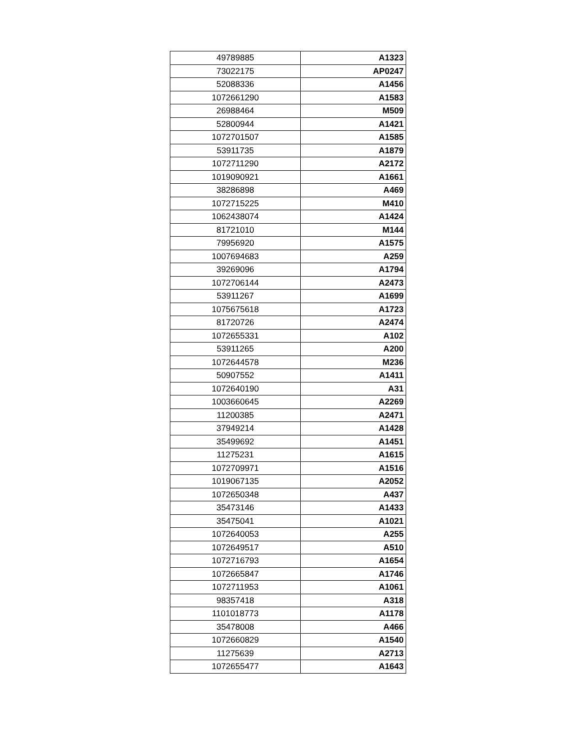| 49789885 | A1323 |
| 73022175 | AP0247 |
| 52088336 | A1456 |
| 1072661290 | A1583 |
| 26988464 | M509 |
| 52800944 | A1421 |
| 1072701507 | A1585 |
| 53911735 | A1879 |
| 1072711290 | A2172 |
| 1019090921 | A1661 |
| 38286898 | A469 |
| 1072715225 | M410 |
| 1062438074 | A1424 |
| 81721010 | M144 |
| 79956920 | A1575 |
| 1007694683 | A259 |
| 39269096 | A1794 |
| 1072706144 | A2473 |
| 53911267 | A1699 |
| 1075675618 | A1723 |
| 81720726 | A2474 |
| 1072655331 | A102 |
| 53911265 | A200 |
| 1072644578 | M236 |
| 50907552 | A1411 |
| 1072640190 | A31 |
| 1003660645 | A2269 |
| 11200385 | A2471 |
| 37949214 | A1428 |
| 35499692 | A1451 |
| 11275231 | A1615 |
| 1072709971 | A1516 |
| 1019067135 | A2052 |
| 1072650348 | A437 |
| 35473146 | A1433 |
| 35475041 | A1021 |
| 1072640053 | A255 |
| 1072649517 | A510 |
| 1072716793 | A1654 |
| 1072665847 | A1746 |
| 1072711953 | A1061 |
| 98357418 | A318 |
| 1101018773 | A1178 |
| 35478008 | A466 |
| 1072660829 | A1540 |
| 11275639 | A2713 |
| 1072655477 | A1643 |